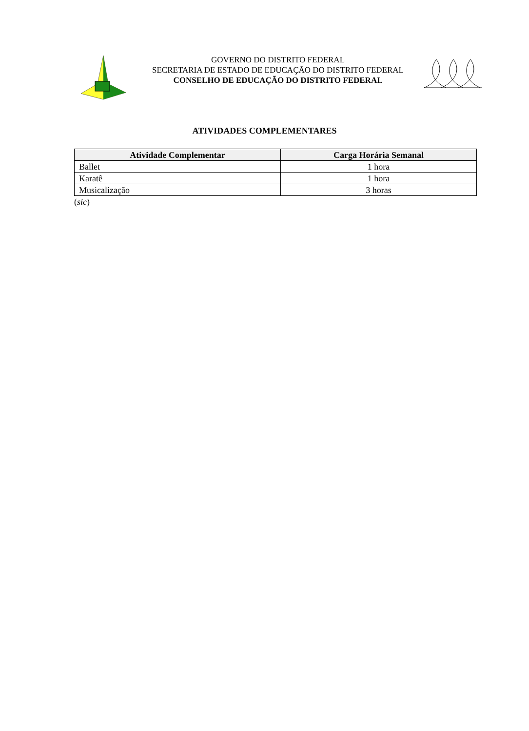GOVERNO DO DISTRITO FEDERAL
SECRETARIA DE ESTADO DE EDUCAÇÃO DO DISTRITO FEDERAL
CONSELHO DE EDUCAÇÃO DO DISTRITO FEDERAL
ATIVIDADES COMPLEMENTARES
| Atividade Complementar | Carga Horária Semanal |
| --- | --- |
| Ballet | 1 hora |
| Karatê | 1 hora |
| Musicalização | 3 horas |
(sic)